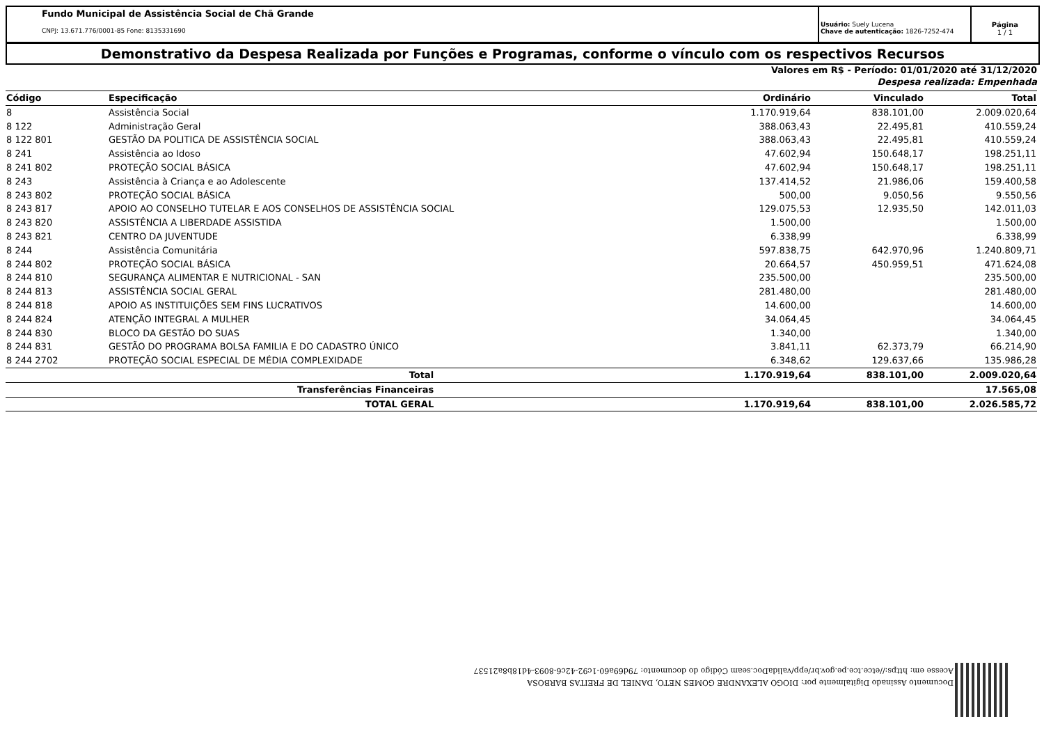Fundo Municipal de Assistência Social de Chã Grande
CNPJ: 13.671.776/0001-85 Fone: 8135331690
Usuário: Suely Lucena
Chave de autenticação: 1826-7252-474
Página
1 / 1
Demonstrativo da Despesa Realizada por Funções e Programas, conforme o vínculo com os respectivos Recursos
Valores em R$ - Período: 01/01/2020 até 31/12/2020
Despesa realizada: Empenhada
| Código | Especificação | Ordinário | Vinculado | Total |
| --- | --- | --- | --- | --- |
| 8 | Assistência Social | 1.170.919,64 | 838.101,00 | 2.009.020,64 |
| 8 122 | Administração Geral | 388.063,43 | 22.495,81 | 410.559,24 |
| 8 122 801 | GESTÃO DA POLITICA DE ASSISTÊNCIA SOCIAL | 388.063,43 | 22.495,81 | 410.559,24 |
| 8 241 | Assistência ao Idoso | 47.602,94 | 150.648,17 | 198.251,11 |
| 8 241 802 | PROTEÇÃO SOCIAL BÁSICA | 47.602,94 | 150.648,17 | 198.251,11 |
| 8 243 | Assistência à Criança e ao Adolescente | 137.414,52 | 21.986,06 | 159.400,58 |
| 8 243 802 | PROTEÇÃO SOCIAL BÁSICA | 500,00 | 9.050,56 | 9.550,56 |
| 8 243 817 | APOIO AO CONSELHO TUTELAR E AOS CONSELHOS DE ASSISTÊNCIA SOCIAL | 129.075,53 | 12.935,50 | 142.011,03 |
| 8 243 820 | ASSISTÊNCIA A LIBERDADE ASSISTIDA | 1.500,00 | | 1.500,00 |
| 8 243 821 | CENTRO DA JUVENTUDE | 6.338,99 | | 6.338,99 |
| 8 244 | Assistência Comunitária | 597.838,75 | 642.970,96 | 1.240.809,71 |
| 8 244 802 | PROTEÇÃO SOCIAL BÁSICA | 20.664,57 | 450.959,51 | 471.624,08 |
| 8 244 810 | SEGURANÇA ALIMENTAR E NUTRICIONAL - SAN | 235.500,00 | | 235.500,00 |
| 8 244 813 | ASSISTÊNCIA SOCIAL GERAL | 281.480,00 | | 281.480,00 |
| 8 244 818 | APOIO AS INSTITUIÇÕES SEM FINS LUCRATIVOS | 14.600,00 | | 14.600,00 |
| 8 244 824 | ATENÇÃO INTEGRAL A MULHER | 34.064,45 | | 34.064,45 |
| 8 244 830 | BLOCO DA GESTÃO DO SUAS | 1.340,00 | | 1.340,00 |
| 8 244 831 | GESTÃO DO PROGRAMA BOLSA FAMILIA E DO CADASTRO ÚNICO | 3.841,11 | 62.373,79 | 66.214,90 |
| 8 244 2702 | PROTEÇÃO SOCIAL ESPECIAL DE MÉDIA COMPLEXIDADE | 6.348,62 | 129.637,66 | 135.986,28 |
| | Total | 1.170.919,64 | 838.101,00 | 2.009.020,64 |
| | Transferências Financeiras | | | 17.565,08 |
| | TOTAL GERAL | 1.170.919,64 | 838.101,00 | 2.026.585,72 |
Documento Assinado Digitalmente por: DIOGO ALEXANDRE GOMES NETO, DANIEL DE FREITAS BARBOSA
Acesse em: https://etce.tce.pe.gov.br/epp/validaDoc.seam Código do documento: 79d69a60-1c92-42c6-8093-4d18b8a21537